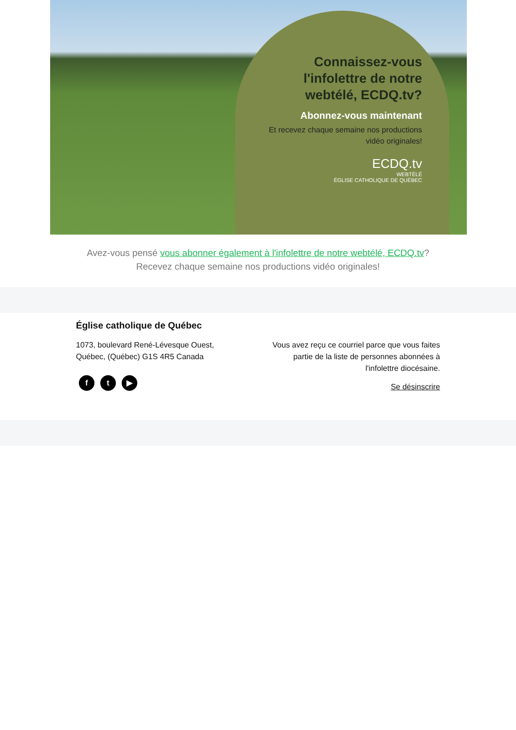Connaissez-vous l'infolettre de notre webtélé, ECDQ.tv?
Abonnez-vous maintenant
Et recevez chaque semaine nos productions vidéo originales!
ECDQ.tv
WEBTÉLÉ
ÉGLISE CATHOLIQUE DE QUÉBEC
Avez-vous pensé vous abonner également à l'infolettre de notre webtélé, ECDQ.tv? Recevez chaque semaine nos productions vidéo originales!
Église catholique de Québec
1073, boulevard René-Lévesque Ouest,
Québec, (Québec) G1S 4R5 Canada
ft ▶
Vous avez reçu ce courriel parce que vous faites partie de la liste de personnes abonnées à l'infolettre diocésaine.
Se désinscrire